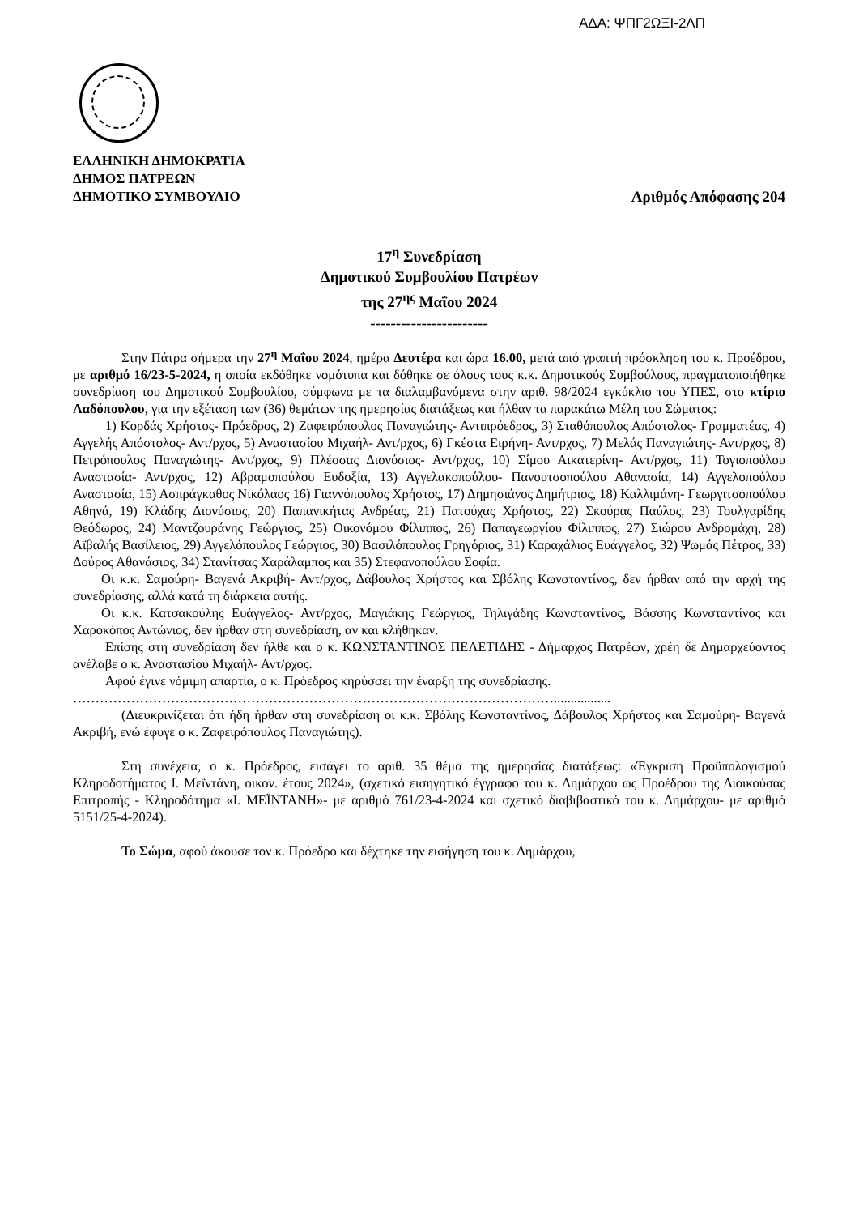ΑΔΑ: ΨΠΓ2ΩΞΙ-2ΛΠ
ΕΛΛΗΝΙΚΗ ΔΗΜΟΚΡΑΤΙΑ
ΔΗΜΟΣ ΠΑΤΡΕΩΝ
ΔΗΜΟΤΙΚΟ ΣΥΜΒΟΥΛΙΟ Αριθμός Απόφασης 204
17<sup>η</sup> Συνεδρίαση
Δημοτικού Συμβουλίου Πατρέων
της 27<sup>ης</sup> Μαΐου 2024
-----------------------
Στην Πάτρα σήμερα την 27<sup>η</sup> Μαΐου 2024, ημέρα Δευτέρα και ώρα 16.00, μετά από γραπτή πρόσκληση του κ. Προέδρου, με αριθμό 16/23-5-2024, η οποία εκδόθηκε νομότυπα και δόθηκε σε όλους τους κ.κ. Δημοτικούς Συμβούλους, πραγματοποιήθηκε συνεδρίαση του Δημοτικού Συμβουλίου, σύμφωνα με τα διαλαμβανόμενα στην αριθ. 98/2024 εγκύκλιο του ΥΠΕΣ, στο κτίριο Λαδόπουλου, για την εξέταση των (36) θεμάτων της ημερησίας διατάξεως και ήλθαν τα παρακάτω Μέλη του Σώματος:
1) Κορδάς Χρήστος- Πρόεδρος, 2) Ζαφειρόπουλος Παναγιώτης- Αντιπρόεδρος, 3) Σταθόπουλος Απόστολος- Γραμματέας, 4) Αγγελής Απόστολος- Αντ/ρχος, 5) Αναστασίου Μιχαήλ- Αντ/ρχος, 6) Γκέστα Ειρήνη- Αντ/ρχος, 7) Μελάς Παναγιώτης- Αντ/ρχος, 8) Πετρόπουλος Παναγιώτης- Αντ/ρχος, 9) Πλέσσας Διονύσιος- Αντ/ρχος, 10) Σίμου Αικατερίνη- Αντ/ρχος, 11) Τογιοπούλου Αναστασία- Αντ/ρχος, 12) Αβραμοπούλου Ευδοξία, 13) Αγγελακοπούλου- Πανουτσοπούλου Αθανασία, 14) Αγγελοπούλου Αναστασία, 15) Ασπράγκαθος Νικόλαος 16) Γιαννόπουλος Χρήστος, 17) Δημησιάνος Δημήτριος, 18) Καλλιμάνη- Γεωργιτσοπούλου Αθηνά, 19) Κλάδης Διονύσιος, 20) Παπανικήτας Ανδρέας, 21) Πατούχας Χρήστος, 22) Σκούρας Παύλος, 23) Τουλγαρίδης Θεόδωρος, 24) Μαντζουράνης Γεώργιος, 25) Οικονόμου Φίλιππος, 26) Παπαγεωργίου Φίλιππος, 27) Σιώρου Ανδρομάχη, 28) Αϊβαλής Βασίλειος, 29) Αγγελόπουλος Γεώργιος, 30) Βασιλόπουλος Γρηγόριος, 31) Καραχάλιος Ευάγγελος, 32) Ψωμάς Πέτρος, 33) Δούρος Αθανάσιος, 34) Στανίτσας Χαράλαμπος και 35) Στεφανοπούλου Σοφία.
Οι κ.κ. Σαμούρη- Βαγενά Ακριβή- Αντ/ρχος, Δάβουλος Χρήστος και Σβόλης Κωνσταντίνος, δεν ήρθαν από την αρχή της συνεδρίασης, αλλά κατά τη διάρκεια αυτής.
Οι κ.κ. Κατσακούλης Ευάγγελος- Αντ/ρχος, Μαγιάκης Γεώργιος, Τηλιγάδης Κωνσταντίνος, Βάσσης Κωνσταντίνος και Χαροκόπος Αντώνιος, δεν ήρθαν στη συνεδρίαση, αν και κλήθηκαν.
Επίσης στη συνεδρίαση δεν ήλθε και ο κ. ΚΩΝΣΤΑΝΤΙΝΟΣ ΠΕΛΕΤΙΔΗΣ - Δήμαρχος Πατρέων, χρέη δε Δημαρχεύοντος ανέλαβε ο κ. Αναστασίου Μιχαήλ- Αντ/ρχος.
Αφού έγινε νόμιμη απαρτία, ο κ. Πρόεδρος κηρύσσει την έναρξη της συνεδρίασης.
……………………………………………………………………………………………….................
(Διευκρινίζεται ότι ήδη ήρθαν στη συνεδρίαση οι κ.κ. Σβόλης Κωνσταντίνος, Δάβουλος Χρήστος και Σαμούρη- Βαγενά Ακριβή, ενώ έφυγε ο κ. Ζαφειρόπουλος Παναγιώτης).
Στη συνέχεια, ο κ. Πρόεδρος, εισάγει το αριθ. 35 θέμα της ημερησίας διατάξεως: «Έγκριση Προϋπολογισμού Κληροδοτήματος Ι. Μεϊντάνη, οικον. έτους 2024», (σχετικό εισηγητικό έγγραφο του κ. Δημάρχου ως Προέδρου της Διοικούσας Επιτροπής - Κληροδότημα «Ι. ΜΕΪΝΤΑΝΗ»- με αριθμό 761/23-4-2024 και σχετικό διαβιβαστικό του κ. Δημάρχου- με αριθμό 5151/25-4-2024).
Το Σώμα, αφού άκουσε τον κ. Πρόεδρο και δέχτηκε την εισήγηση του κ. Δημάρχου,